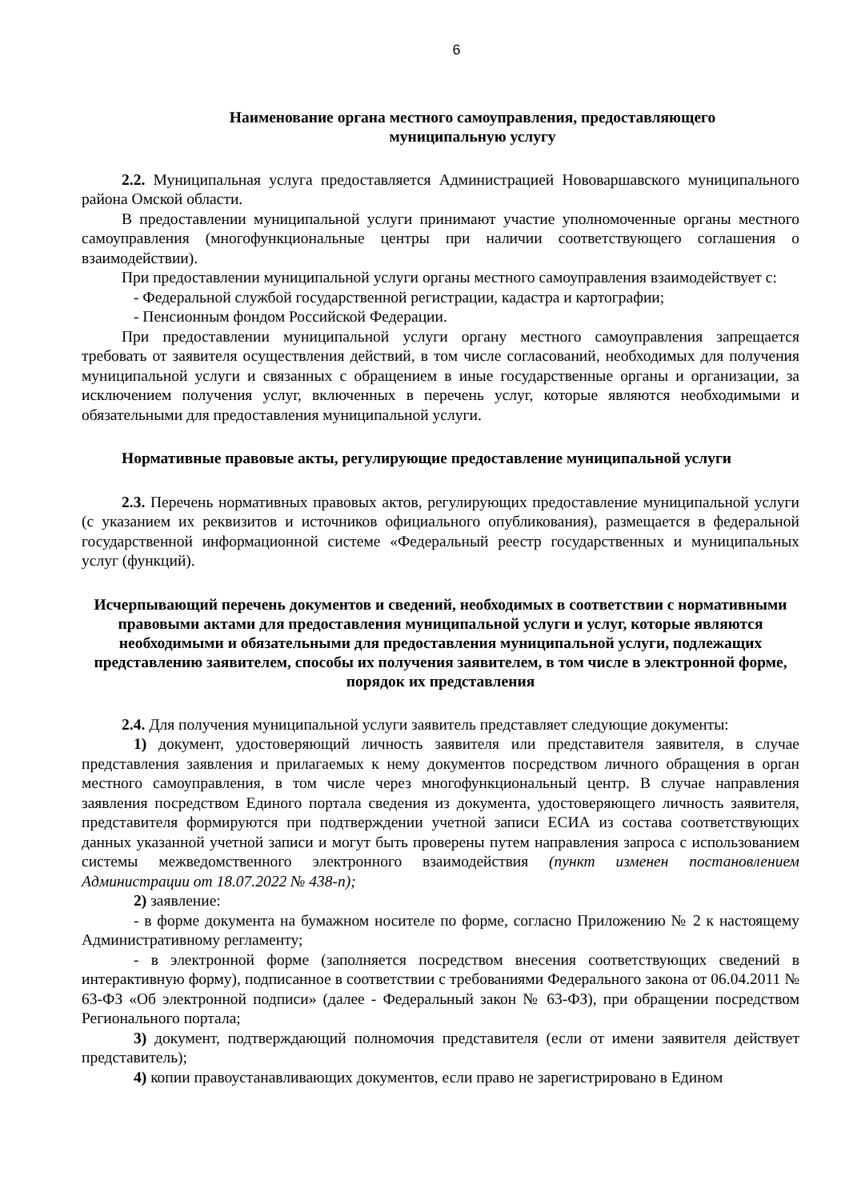6
Наименование органа местного самоуправления, предоставляющего
муниципальную услугу
2.2. Муниципальная услуга предоставляется Администрацией Нововаршавского муниципального района Омской области.
В предоставлении муниципальной услуги принимают участие уполномоченные органы местного самоуправления (многофункциональные центры при наличии соответствующего соглашения о взаимодействии).
При предоставлении муниципальной услуги органы местного самоуправления взаимодействует с:
- Федеральной службой государственной регистрации, кадастра и картографии;
- Пенсионным фондом Российской Федерации.
При предоставлении муниципальной услуги органу местного самоуправления запрещается требовать от заявителя осуществления действий, в том числе согласований, необходимых для получения муниципальной услуги и связанных с обращением в иные государственные органы и организации, за исключением получения услуг, включенных в перечень услуг, которые являются необходимыми и обязательными для предоставления муниципальной услуги.
Нормативные правовые акты, регулирующие предоставление муниципальной услуги
2.3. Перечень нормативных правовых актов, регулирующих предоставление муниципальной услуги (с указанием их реквизитов и источников официального опубликования), размещается в федеральной государственной информационной системе «Федеральный реестр государственных и муниципальных услуг (функций).
Исчерпывающий перечень документов и сведений, необходимых в соответствии с нормативными правовыми актами для предоставления муниципальной услуги и услуг, которые являются необходимыми и обязательными для предоставления муниципальной услуги, подлежащих представлению заявителем, способы их получения заявителем, в том числе в электронной форме, порядок их представления
2.4. Для получения муниципальной услуги заявитель представляет следующие документы:
1) документ, удостоверяющий личность заявителя или представителя заявителя, в случае представления заявления и прилагаемых к нему документов посредством личного обращения в орган местного самоуправления, в том числе через многофункциональный центр. В случае направления заявления посредством Единого портала сведения из документа, удостоверяющего личность заявителя, представителя формируются при подтверждении учетной записи ЕСИА из состава соответствующих данных указанной учетной записи и могут быть проверены путем направления запроса с использованием системы межведомственного электронного взаимодействия (пункт изменен постановлением Администрации от 18.07.2022 № 438-п);
2) заявление:
- в форме документа на бумажном носителе по форме, согласно Приложению № 2 к настоящему Административному регламенту;
- в электронной форме (заполняется посредством внесения соответствующих сведений в интерактивную форму), подписанное в соответствии с требованиями Федерального закона от 06.04.2011 № 63-ФЗ «Об электронной подписи» (далее - Федеральный закон № 63-ФЗ), при обращении посредством Регионального портала;
3) документ, подтверждающий полномочия представителя (если от имени заявителя действует представитель);
4) копии правоустанавливающих документов, если право не зарегистрировано в Едином